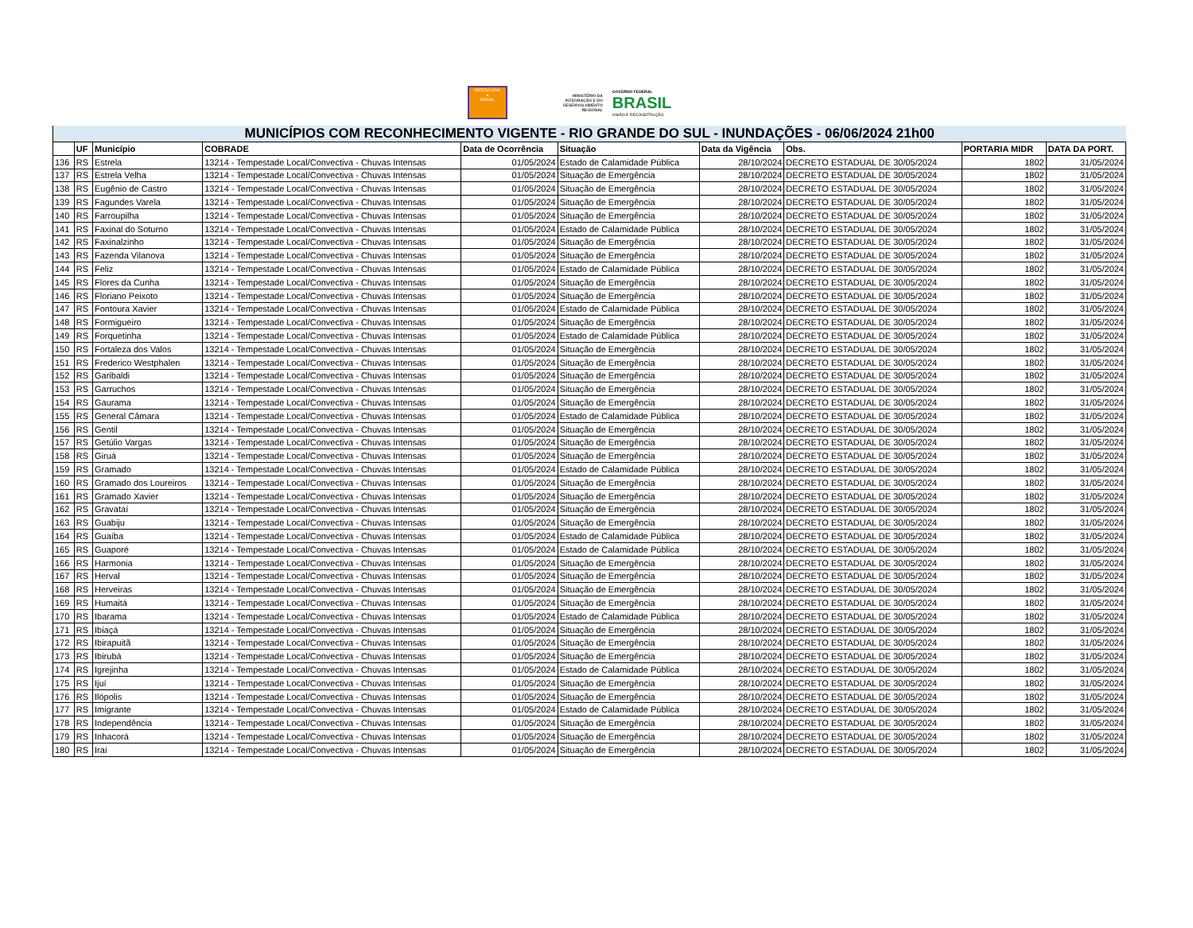DEFESA CIVIL
▲
BRASIL
MINISTÉRIO DA
INTEGRAÇÃO E DO
DESENVOLVIMENTO
REGIONAL
GOVERNO FEDERAL
BRASIL
UNIÃO E RECONSTRUÇÃO
| MUNICÍPIOS COM RECONHECIMENTO VIGENTE - RIO GRANDE DO SUL - INUNDAÇÕES - 06/06/2024 21h00 | | | | | | | | | |
| --- | --- | --- | --- | --- | --- | --- | --- | --- | --- |
| | UF | Município | COBRADE | Data de Ocorrência | Situação | Data da Vigência | Obs. | PORTARIA MIDR | DATA DA PORT. |
| 136 | RS | Estrela | 13214 - Tempestade Local/Convectiva - Chuvas Intensas | 01/05/2024 | Estado de Calamidade Pública | 28/10/2024 | DECRETO ESTADUAL DE 30/05/2024 | 1802 | 31/05/2024 |
| 137 | RS | Estrela Velha | 13214 - Tempestade Local/Convectiva - Chuvas Intensas | 01/05/2024 | Situação de Emergência | 28/10/2024 | DECRETO ESTADUAL DE 30/05/2024 | 1802 | 31/05/2024 |
| 138 | RS | Eugênio de Castro | 13214 - Tempestade Local/Convectiva - Chuvas Intensas | 01/05/2024 | Situação de Emergência | 28/10/2024 | DECRETO ESTADUAL DE 30/05/2024 | 1802 | 31/05/2024 |
| 139 | RS | Fagundes Varela | 13214 - Tempestade Local/Convectiva - Chuvas Intensas | 01/05/2024 | Situação de Emergência | 28/10/2024 | DECRETO ESTADUAL DE 30/05/2024 | 1802 | 31/05/2024 |
| 140 | RS | Farroupilha | 13214 - Tempestade Local/Convectiva - Chuvas Intensas | 01/05/2024 | Situação de Emergência | 28/10/2024 | DECRETO ESTADUAL DE 30/05/2024 | 1802 | 31/05/2024 |
| 141 | RS | Faxinal do Soturno | 13214 - Tempestade Local/Convectiva - Chuvas Intensas | 01/05/2024 | Estado de Calamidade Pública | 28/10/2024 | DECRETO ESTADUAL DE 30/05/2024 | 1802 | 31/05/2024 |
| 142 | RS | Faxinalzinho | 13214 - Tempestade Local/Convectiva - Chuvas Intensas | 01/05/2024 | Situação de Emergência | 28/10/2024 | DECRETO ESTADUAL DE 30/05/2024 | 1802 | 31/05/2024 |
| 143 | RS | Fazenda Vilanova | 13214 - Tempestade Local/Convectiva - Chuvas Intensas | 01/05/2024 | Situação de Emergência | 28/10/2024 | DECRETO ESTADUAL DE 30/05/2024 | 1802 | 31/05/2024 |
| 144 | RS | Feliz | 13214 - Tempestade Local/Convectiva - Chuvas Intensas | 01/05/2024 | Estado de Calamidade Pública | 28/10/2024 | DECRETO ESTADUAL DE 30/05/2024 | 1802 | 31/05/2024 |
| 145 | RS | Flores da Cunha | 13214 - Tempestade Local/Convectiva - Chuvas Intensas | 01/05/2024 | Situação de Emergência | 28/10/2024 | DECRETO ESTADUAL DE 30/05/2024 | 1802 | 31/05/2024 |
| 146 | RS | Floriano Peixoto | 13214 - Tempestade Local/Convectiva - Chuvas Intensas | 01/05/2024 | Situação de Emergência | 28/10/2024 | DECRETO ESTADUAL DE 30/05/2024 | 1802 | 31/05/2024 |
| 147 | RS | Fontoura Xavier | 13214 - Tempestade Local/Convectiva - Chuvas Intensas | 01/05/2024 | Estado de Calamidade Pública | 28/10/2024 | DECRETO ESTADUAL DE 30/05/2024 | 1802 | 31/05/2024 |
| 148 | RS | Formigueiro | 13214 - Tempestade Local/Convectiva - Chuvas Intensas | 01/05/2024 | Situação de Emergência | 28/10/2024 | DECRETO ESTADUAL DE 30/05/2024 | 1802 | 31/05/2024 |
| 149 | RS | Forquetinha | 13214 - Tempestade Local/Convectiva - Chuvas Intensas | 01/05/2024 | Estado de Calamidade Pública | 28/10/2024 | DECRETO ESTADUAL DE 30/05/2024 | 1802 | 31/05/2024 |
| 150 | RS | Fortaleza dos Valos | 13214 - Tempestade Local/Convectiva - Chuvas Intensas | 01/05/2024 | Situação de Emergência | 28/10/2024 | DECRETO ESTADUAL DE 30/05/2024 | 1802 | 31/05/2024 |
| 151 | RS | Frederico Westphalen | 13214 - Tempestade Local/Convectiva - Chuvas Intensas | 01/05/2024 | Situação de Emergência | 28/10/2024 | DECRETO ESTADUAL DE 30/05/2024 | 1802 | 31/05/2024 |
| 152 | RS | Garibaldi | 13214 - Tempestade Local/Convectiva - Chuvas Intensas | 01/05/2024 | Situação de Emergência | 28/10/2024 | DECRETO ESTADUAL DE 30/05/2024 | 1802 | 31/05/2024 |
| 153 | RS | Garruchos | 13214 - Tempestade Local/Convectiva - Chuvas Intensas | 01/05/2024 | Situação de Emergência | 28/10/2024 | DECRETO ESTADUAL DE 30/05/2024 | 1802 | 31/05/2024 |
| 154 | RS | Gaurama | 13214 - Tempestade Local/Convectiva - Chuvas Intensas | 01/05/2024 | Situação de Emergência | 28/10/2024 | DECRETO ESTADUAL DE 30/05/2024 | 1802 | 31/05/2024 |
| 155 | RS | General Câmara | 13214 - Tempestade Local/Convectiva - Chuvas Intensas | 01/05/2024 | Estado de Calamidade Pública | 28/10/2024 | DECRETO ESTADUAL DE 30/05/2024 | 1802 | 31/05/2024 |
| 156 | RS | Gentil | 13214 - Tempestade Local/Convectiva - Chuvas Intensas | 01/05/2024 | Situação de Emergência | 28/10/2024 | DECRETO ESTADUAL DE 30/05/2024 | 1802 | 31/05/2024 |
| 157 | RS | Getúlio Vargas | 13214 - Tempestade Local/Convectiva - Chuvas Intensas | 01/05/2024 | Situação de Emergência | 28/10/2024 | DECRETO ESTADUAL DE 30/05/2024 | 1802 | 31/05/2024 |
| 158 | RS | Giruá | 13214 - Tempestade Local/Convectiva - Chuvas Intensas | 01/05/2024 | Situação de Emergência | 28/10/2024 | DECRETO ESTADUAL DE 30/05/2024 | 1802 | 31/05/2024 |
| 159 | RS | Gramado | 13214 - Tempestade Local/Convectiva - Chuvas Intensas | 01/05/2024 | Estado de Calamidade Pública | 28/10/2024 | DECRETO ESTADUAL DE 30/05/2024 | 1802 | 31/05/2024 |
| 160 | RS | Gramado dos Loureiros | 13214 - Tempestade Local/Convectiva - Chuvas Intensas | 01/05/2024 | Situação de Emergência | 28/10/2024 | DECRETO ESTADUAL DE 30/05/2024 | 1802 | 31/05/2024 |
| 161 | RS | Gramado Xavier | 13214 - Tempestade Local/Convectiva - Chuvas Intensas | 01/05/2024 | Situação de Emergência | 28/10/2024 | DECRETO ESTADUAL DE 30/05/2024 | 1802 | 31/05/2024 |
| 162 | RS | Gravataí | 13214 - Tempestade Local/Convectiva - Chuvas Intensas | 01/05/2024 | Situação de Emergência | 28/10/2024 | DECRETO ESTADUAL DE 30/05/2024 | 1802 | 31/05/2024 |
| 163 | RS | Guabiju | 13214 - Tempestade Local/Convectiva - Chuvas Intensas | 01/05/2024 | Situação de Emergência | 28/10/2024 | DECRETO ESTADUAL DE 30/05/2024 | 1802 | 31/05/2024 |
| 164 | RS | Guaíba | 13214 - Tempestade Local/Convectiva - Chuvas Intensas | 01/05/2024 | Estado de Calamidade Pública | 28/10/2024 | DECRETO ESTADUAL DE 30/05/2024 | 1802 | 31/05/2024 |
| 165 | RS | Guaporé | 13214 - Tempestade Local/Convectiva - Chuvas Intensas | 01/05/2024 | Estado de Calamidade Pública | 28/10/2024 | DECRETO ESTADUAL DE 30/05/2024 | 1802 | 31/05/2024 |
| 166 | RS | Harmonia | 13214 - Tempestade Local/Convectiva - Chuvas Intensas | 01/05/2024 | Situação de Emergência | 28/10/2024 | DECRETO ESTADUAL DE 30/05/2024 | 1802 | 31/05/2024 |
| 167 | RS | Herval | 13214 - Tempestade Local/Convectiva - Chuvas Intensas | 01/05/2024 | Situação de Emergência | 28/10/2024 | DECRETO ESTADUAL DE 30/05/2024 | 1802 | 31/05/2024 |
| 168 | RS | Herveiras | 13214 - Tempestade Local/Convectiva - Chuvas Intensas | 01/05/2024 | Situação de Emergência | 28/10/2024 | DECRETO ESTADUAL DE 30/05/2024 | 1802 | 31/05/2024 |
| 169 | RS | Humaitá | 13214 - Tempestade Local/Convectiva - Chuvas Intensas | 01/05/2024 | Situação de Emergência | 28/10/2024 | DECRETO ESTADUAL DE 30/05/2024 | 1802 | 31/05/2024 |
| 170 | RS | Ibarama | 13214 - Tempestade Local/Convectiva - Chuvas Intensas | 01/05/2024 | Estado de Calamidade Pública | 28/10/2024 | DECRETO ESTADUAL DE 30/05/2024 | 1802 | 31/05/2024 |
| 171 | RS | Ibiaçá | 13214 - Tempestade Local/Convectiva - Chuvas Intensas | 01/05/2024 | Situação de Emergência | 28/10/2024 | DECRETO ESTADUAL DE 30/05/2024 | 1802 | 31/05/2024 |
| 172 | RS | Ibirapuitã | 13214 - Tempestade Local/Convectiva - Chuvas Intensas | 01/05/2024 | Situação de Emergência | 28/10/2024 | DECRETO ESTADUAL DE 30/05/2024 | 1802 | 31/05/2024 |
| 173 | RS | Ibirubá | 13214 - Tempestade Local/Convectiva - Chuvas Intensas | 01/05/2024 | Situação de Emergência | 28/10/2024 | DECRETO ESTADUAL DE 30/05/2024 | 1802 | 31/05/2024 |
| 174 | RS | Igrejinha | 13214 - Tempestade Local/Convectiva - Chuvas Intensas | 01/05/2024 | Estado de Calamidade Pública | 28/10/2024 | DECRETO ESTADUAL DE 30/05/2024 | 1802 | 31/05/2024 |
| 175 | RS | Ijuí | 13214 - Tempestade Local/Convectiva - Chuvas Intensas | 01/05/2024 | Situação de Emergência | 28/10/2024 | DECRETO ESTADUAL DE 30/05/2024 | 1802 | 31/05/2024 |
| 176 | RS | Ilópolis | 13214 - Tempestade Local/Convectiva - Chuvas Intensas | 01/05/2024 | Situação de Emergência | 28/10/2024 | DECRETO ESTADUAL DE 30/05/2024 | 1802 | 31/05/2024 |
| 177 | RS | Imigrante | 13214 - Tempestade Local/Convectiva - Chuvas Intensas | 01/05/2024 | Estado de Calamidade Pública | 28/10/2024 | DECRETO ESTADUAL DE 30/05/2024 | 1802 | 31/05/2024 |
| 178 | RS | Independência | 13214 - Tempestade Local/Convectiva - Chuvas Intensas | 01/05/2024 | Situação de Emergência | 28/10/2024 | DECRETO ESTADUAL DE 30/05/2024 | 1802 | 31/05/2024 |
| 179 | RS | Inhacorá | 13214 - Tempestade Local/Convectiva - Chuvas Intensas | 01/05/2024 | Situação de Emergência | 28/10/2024 | DECRETO ESTADUAL DE 30/05/2024 | 1802 | 31/05/2024 |
| 180 | RS | Iraí | 13214 - Tempestade Local/Convectiva - Chuvas Intensas | 01/05/2024 | Situação de Emergência | 28/10/2024 | DECRETO ESTADUAL DE 30/05/2024 | 1802 | 31/05/2024 |